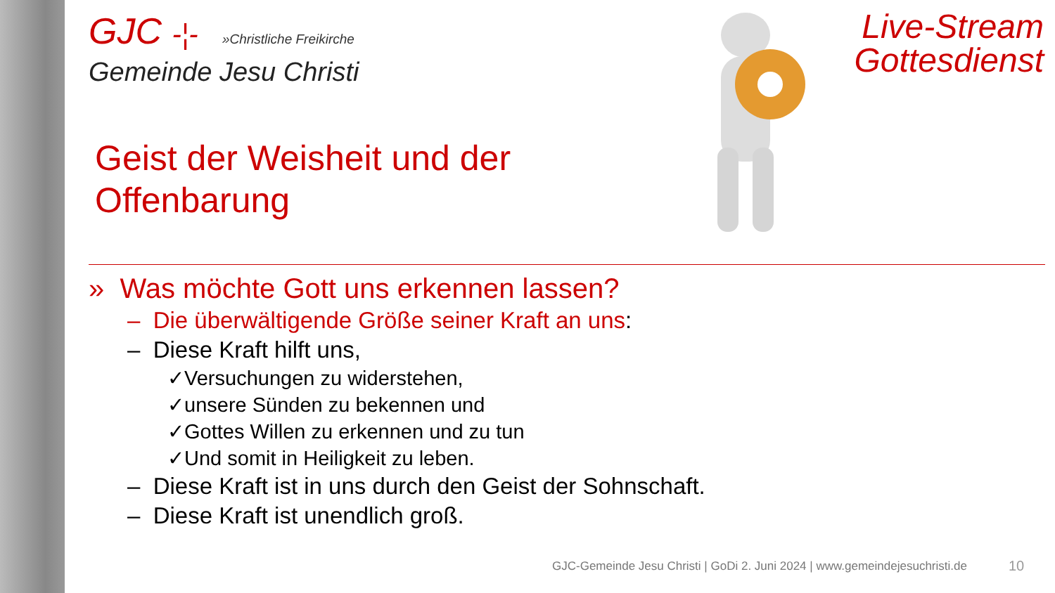GJC -¦- »Christliche Freikirche
Gemeinde Jesu Christi
Live-Stream
Gottesdienst
Geist der Weisheit und der
Offenbarung
» Was möchte Gott uns erkennen lassen?
– Die überwältigende Größe seiner Kraft an uns:
– Diese Kraft hilft uns,
✓Versuchungen zu widerstehen,
✓unsere Sünden zu bekennen und
✓Gottes Willen zu erkennen und zu tun
✓Und somit in Heiligkeit zu leben.
– Diese Kraft ist in uns durch den Geist der Sohnschaft.
– Diese Kraft ist unendlich groß.
GJC-Gemeinde Jesu Christi | GoDi 2. Juni 2024 | www.gemeindejesuchristi.de
10